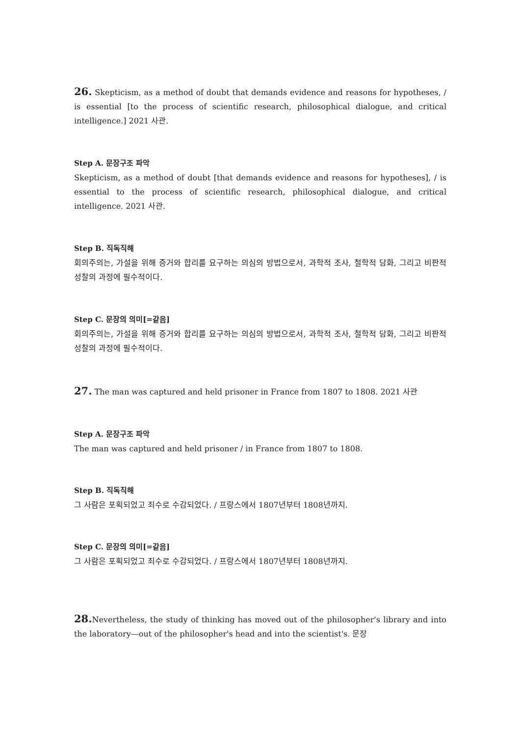26. Skepticism, as a method of doubt that demands evidence and reasons for hypotheses, / is essential [to the process of scientific research, philosophical dialogue, and critical intelligence.] 2021 사관.
Step A. 문장구조 파악
Skepticism, as a method of doubt [that demands evidence and reasons for hypotheses], / is essential to the process of scientific research, philosophical dialogue, and critical intelligence. 2021 사관.
Step B. 직독직해
회의주의는, 가설을 위해 증거와 합리를 요구하는 의심의 방법으로서, 과학적 조사, 철학적 담화, 그리고 비판적 성찰의 과정에 필수적이다.
Step C. 문장의 의미[=같음]
회의주의는, 가설을 위해 증거와 합리를 요구하는 의심의 방법으로서, 과학적 조사, 철학적 담화, 그리고 비판적 성찰의 과정에 필수적이다.
27. The man was captured and held prisoner in France from 1807 to 1808. 2021 사관
Step A. 문장구조 파악
The man was captured and held prisoner / in France from 1807 to 1808.
Step B. 직독직해
그 사람은 포획되었고 죄수로 수감되었다. / 프랑스에서 1807년부터 1808년까지.
Step C. 문장의 의미[=같음]
그 사람은 포획되었고 죄수로 수감되었다. / 프랑스에서 1807년부터 1808년까지.
28. Nevertheless, the study of thinking has moved out of the philosopher's library and into the laboratory—out of the philosopher's head and into the scientist's. 문장